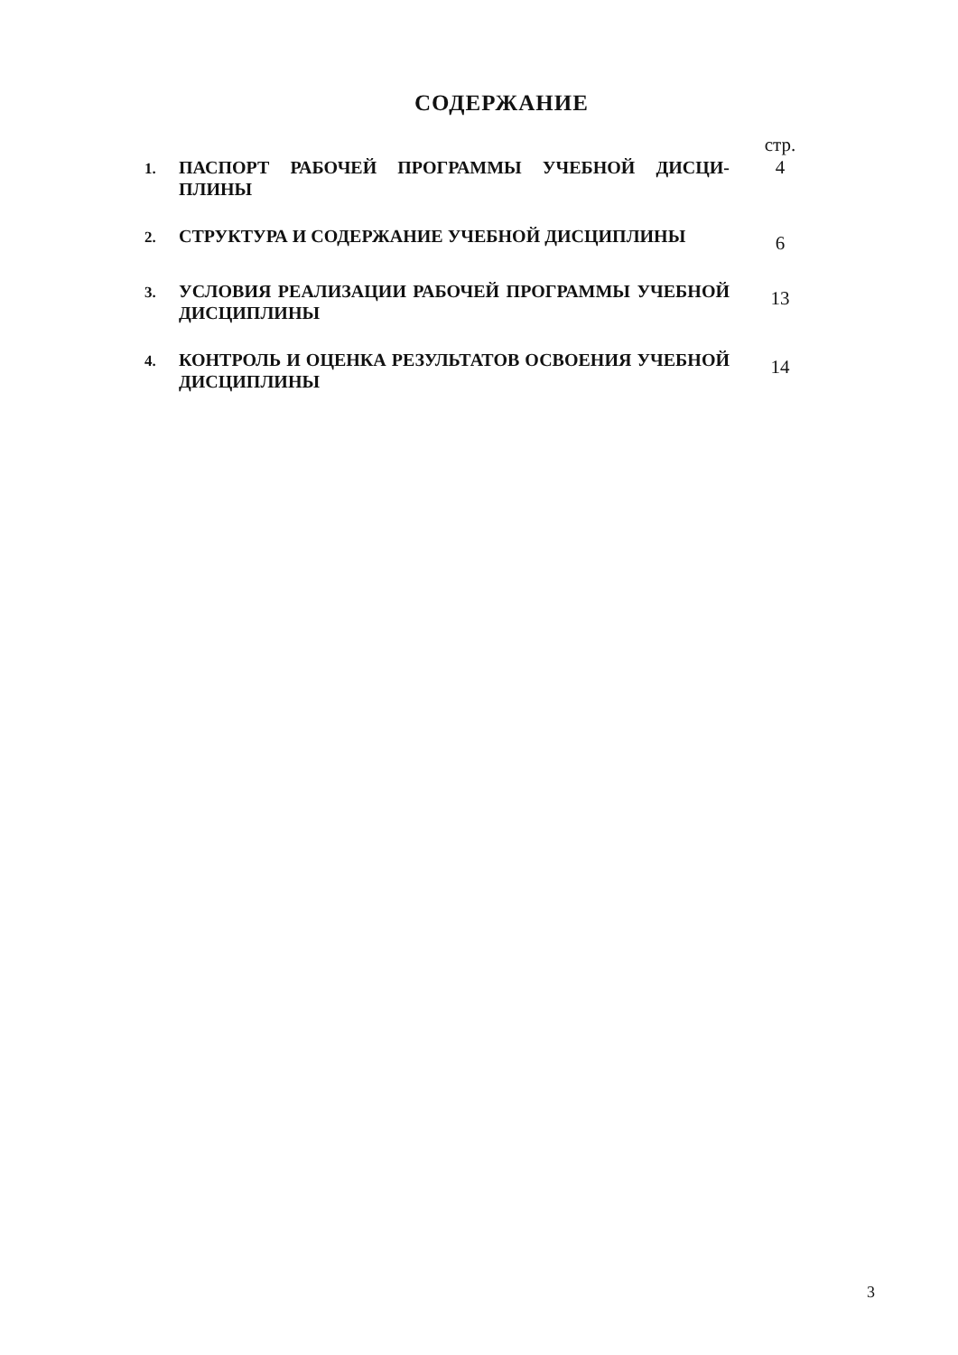СОДЕРЖАНИЕ
| | | стр. |
| 1. | ПАСПОРТ РАБОЧЕЙ ПРОГРАММЫ УЧЕБНОЙ ДИСЦИ-ПЛИНЫ | 4 |
| 2. | СТРУКТУРА И СОДЕРЖАНИЕ УЧЕБНОЙ ДИСЦИПЛИНЫ | 6 |
| 3. | УСЛОВИЯ РЕАЛИЗАЦИИ РАБОЧЕЙ ПРОГРАММЫ УЧЕБНОЙ ДИСЦИПЛИНЫ | 13 |
| 4. | КОНТРОЛЬ И ОЦЕНКА РЕЗУЛЬТАТОВ ОСВОЕНИЯ УЧЕБНОЙ ДИСЦИПЛИНЫ | 14 |
3